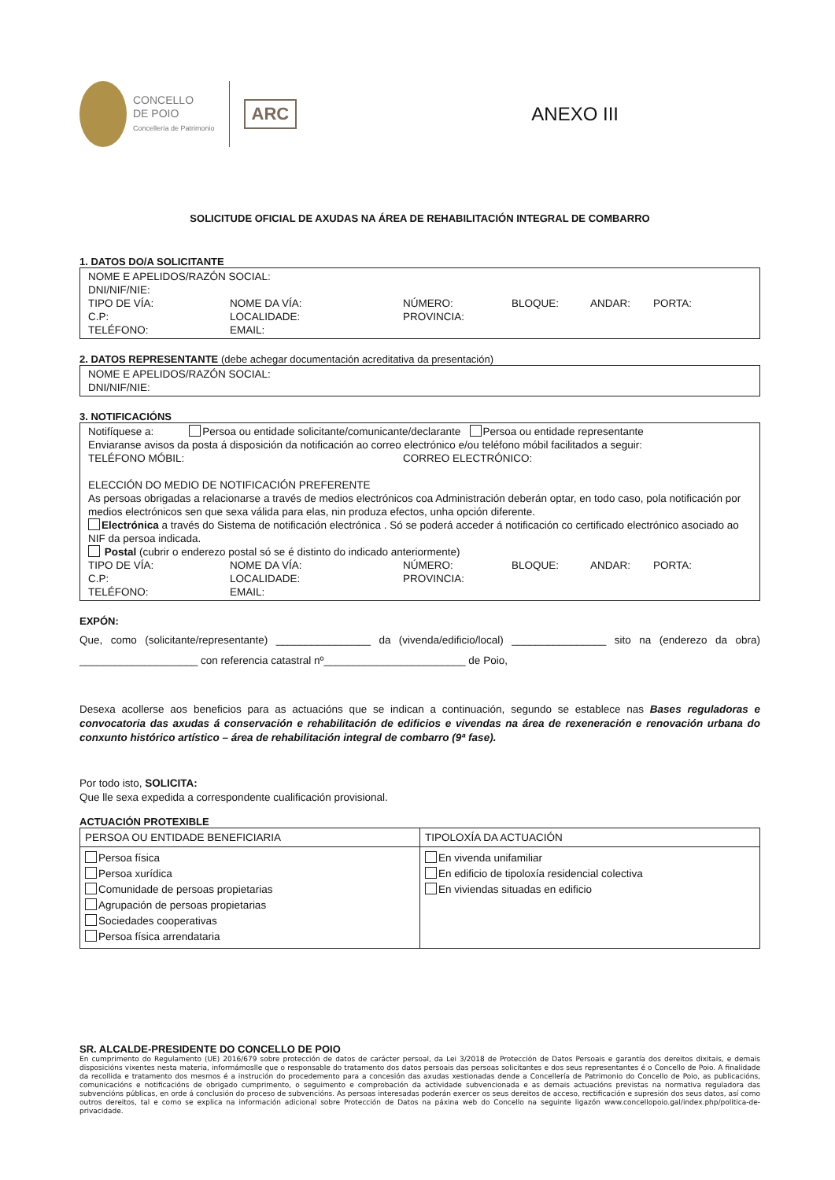CONCELLO
DE POIO
Concellería de Patrimonio
ARC
ANEXO III
SOLICITUDE OFICIAL DE AXUDAS NA ÁREA DE REHABILITACIÓN INTEGRAL DE COMBARRO
1. DATOS DO/A SOLICITANTE
NOME E APELIDOS/RAZÓN SOCIAL:
DNI/NIF/NIE:
TIPO DE VÍA: NOME DA VÍA: NÚMERO: BLOQUE: ANDAR: PORTA:
C.P: LOCALIDADE: PROVINCIA:
TELÉFONO: EMAIL:
2. DATOS REPRESENTANTE (debe achegar documentación acreditativa da presentación)
NOME E APELIDOS/RAZÓN SOCIAL:
DNI/NIF/NIE:
3. NOTIFICACIÓNS
Notifíquese a: Persoa ou entidade solicitante/comunicante/declarante Persoa ou entidade representante
Enviaranse avisos da posta á disposición da notificación ao correo electrónico e/ou teléfono móbil facilitados a seguir:
TELÉFONO MÓBIL: CORREO ELECTRÓNICO:
ELECCIÓN DO MEDIO DE NOTIFICACIÓN PREFERENTE
As persoas obrigadas a relacionarse a través de medios electrónicos coa Administración deberán optar, en todo caso, pola notificación por medios electrónicos sen que sexa válida para elas, nin produza efectos, unha opción diferente.
Electrónica a través do Sistema de notificación electrónica . Só se poderá acceder á notificación co certificado electrónico asociado ao NIF da persoa indicada.
Postal (cubrir o enderezo postal só se é distinto do indicado anteriormente)
TIPO DE VÍA: NOME DA VÍA: NÚMERO: BLOQUE: ANDAR: PORTA:
C.P: LOCALIDADE: PROVINCIA:
TELÉFONO: EMAIL:
EXPÓN:
Que, como (solicitante/representante) ________________ da (vivenda/edificio/local) ________________ sito na (enderezo da obra) ____________________ con referencia catastral nº________________________ de Poio,
Desexa acollerse aos beneficios para as actuacións que se indican a continuación, segundo se establece nas Bases reguladoras e convocatoria das axudas á conservación e rehabilitación de edificios e vivendas na área de rexeneración e renovación urbana do conxunto histórico artístico – área de rehabilitación integral de combarro (9ª fase).
Por todo isto, SOLICITA:
Que lle sexa expedida a correspondente cualificación provisional.
ACTUACIÓN PROTEXIBLE
| PERSOA OU ENTIDADE BENEFICIARIA | TIPOLOXÍA DA ACTUACIÓN |
| --- | --- |
| Persoa física Persoa xurídica Comunidade de persoas propietarias Agrupación de persoas propietarias Sociedades cooperativas Persoa física arrendataria | En vivenda unifamiliar En edificio de tipoloxía residencial colectiva En viviendas situadas en edificio |
SR. ALCALDE-PRESIDENTE DO CONCELLO DE POIO
En cumprimento do Regulamento (UE) 2016/679 sobre protección de datos de carácter persoal, da Lei 3/2018 de Protección de Datos Persoais e garantía dos dereitos dixitais, e demais disposicións vixentes nesta materia, informámoslle que o responsable do tratamento dos datos persoais das persoas solicitantes e dos seus representantes é o Concello de Poio. A finalidade da recollida e tratamento dos mesmos é a instrución do procedemento para a concesión das axudas xestionadas dende a Concellería de Patrimonio do Concello de Poio, as publicacións, comunicacións e notificacións de obrigado cumprimento, o seguimento e comprobación da actividade subvencionada e as demais actuacións previstas na normativa reguladora das subvencións públicas, en orde á conclusión do proceso de subvencións. As persoas interesadas poderán exercer os seus dereitos de acceso, rectificación e supresión dos seus datos, así como outros dereitos, tal e como se explica na información adicional sobre Protección de Datos na páxina web do Concello na seguinte ligazón www.concellopoio.gal/index.php/politica-de-privacidade.